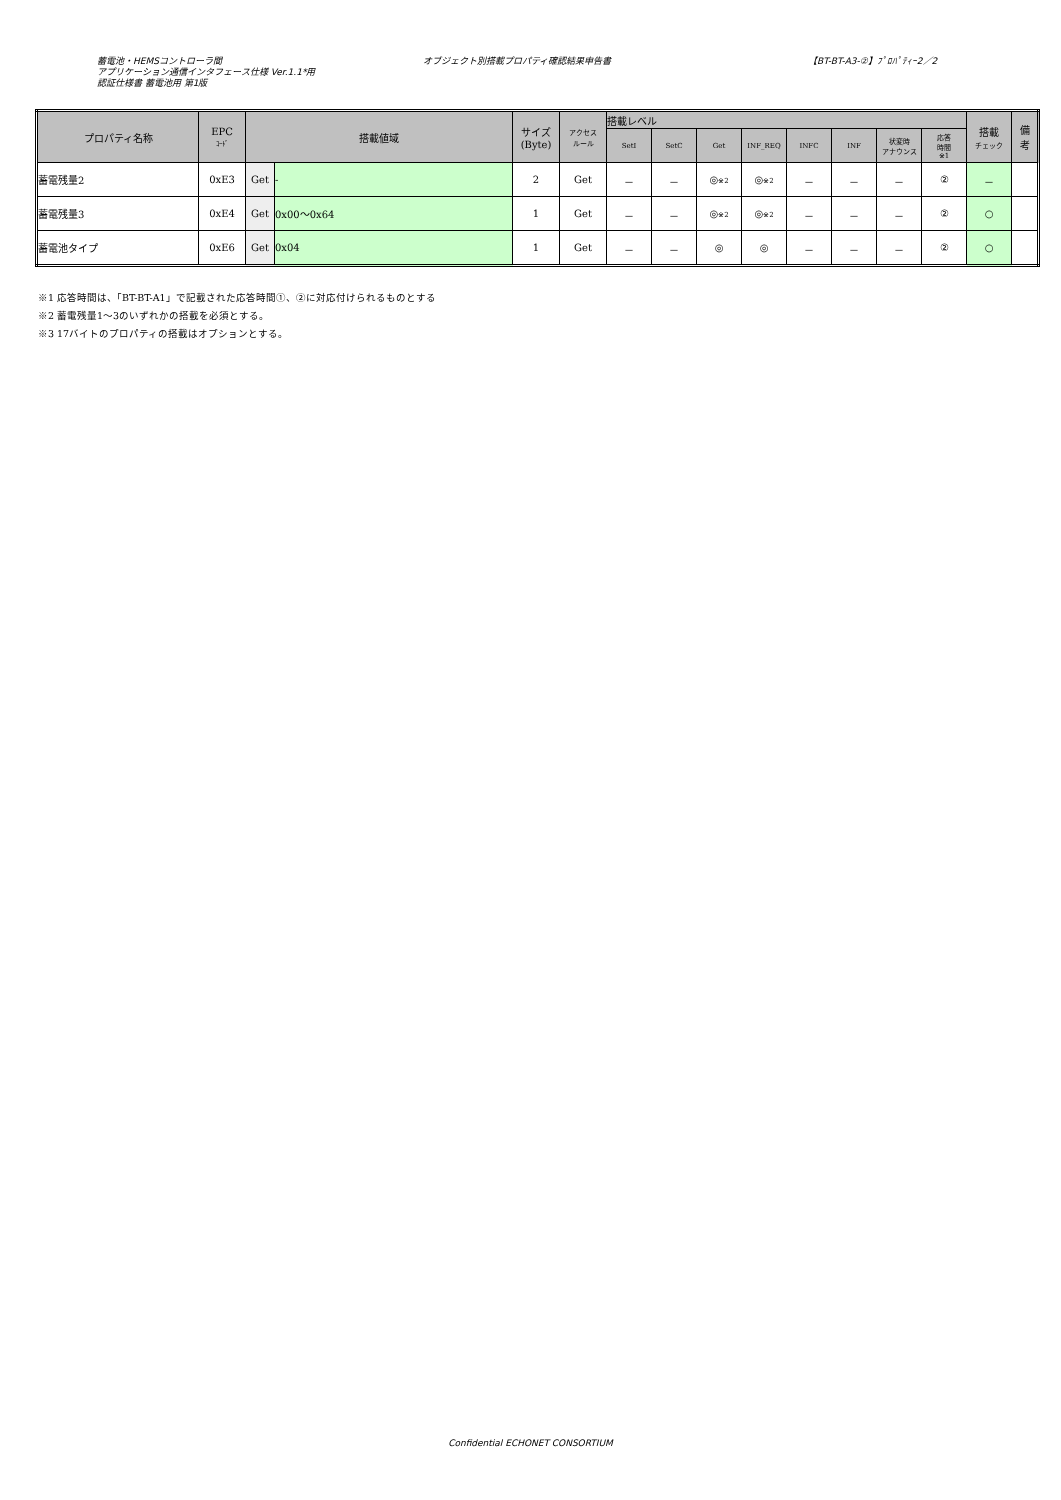蓄電池・HEMSコントローラ間
アプリケーション通信インタフェース仕様 Ver.1.1*用
認証仕様書 蓄電池用 第1版
オブジェクト別搭載プロパティ確認結果申告書 【BT-BT-A3-②】ﾌﾟﾛﾊﾟﾃｨｰ2／2
| プロパティ名称 | EPC ｺｰﾄﾞ | 搭載値域 | | サイズ (Byte) | アクセス ルール | 搭載レベル | | | | | | | | 搭載 チェック | 備 考 |
| --- | --- | --- | --- | --- | --- | --- | --- | --- | --- | --- | --- | --- | --- | --- | --- |
| | | | | | | SetI | SetC | Get | INF_REQ | INFC | INF | 状変時 アナウンス | 応答 時間 ※1 | | |
| 蓄電残量2 | 0xE3 | Get | - | 2 | Get | － | － | ◎ ※2 | ◎ ※2 | － | － | － | ② | － | |
| 蓄電残量3 | 0xE4 | Get | 0x00～0x64 | 1 | Get | － | － | ◎ ※2 | ◎ ※2 | － | － | － | ② | ○ | |
| 蓄電池タイプ | 0xE6 | Get | 0x04 | 1 | Get | － | － | ◎ | ◎ | － | － | － | ② | ○ | |
※1 応答時間は、「BT-BT-A1」で記載された応答時間①、②に対応付けられるものとする
※2 蓄電残量1～3のいずれかの搭載を必須とする。
※3 17バイトのプロパティの搭載はオプションとする。
Confidential ECHONET CONSORTIUM